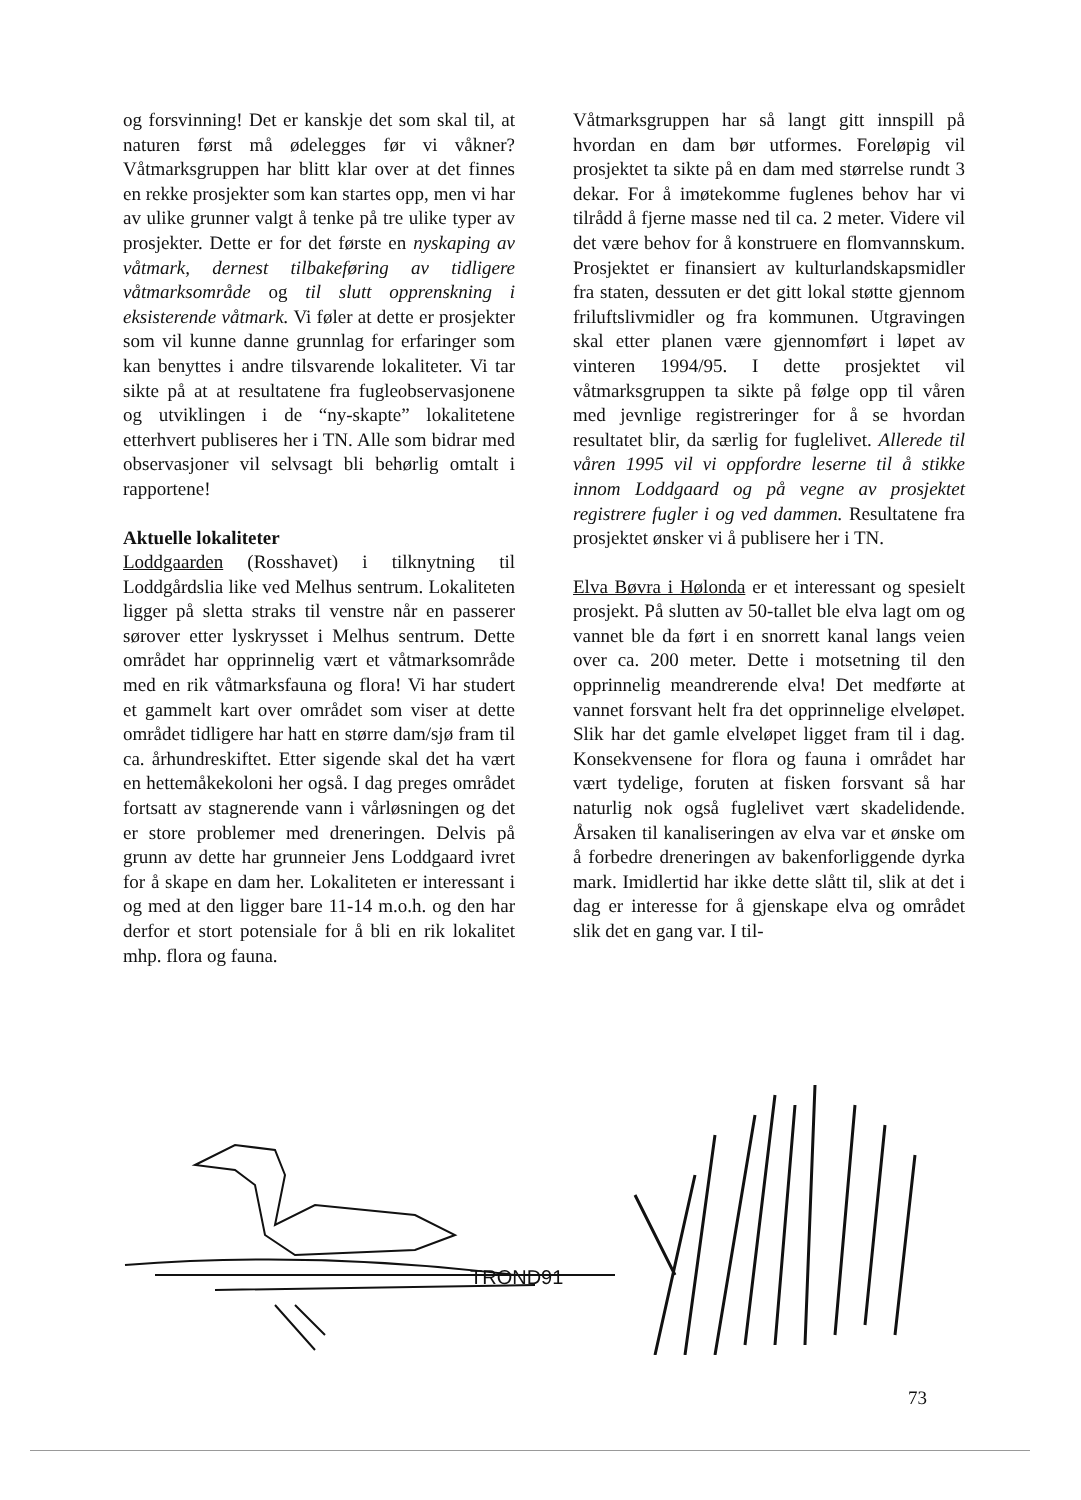og forsvinning! Det er kanskje det som skal til, at naturen først må ødelegges før vi våkner? Våtmarksgruppen har blitt klar over at det finnes en rekke prosjekter som kan startes opp, men vi har av ulike grunner valgt å tenke på tre ulike typer av prosjekter. Dette er for det første en nyskaping av våtmark, dernest tilbakeføring av tidligere våtmarksområde og til slutt opprenskning i eksisterende våtmark. Vi føler at dette er prosjekter som vil kunne danne grunnlag for erfaringer som kan benyttes i andre tilsvarende lokaliteter. Vi tar sikte på at at resultatene fra fugleobservasjonene og utviklingen i de “ny-skapte” lokalitetene etterhvert publiseres her i TN. Alle som bidrar med observasjoner vil selvsagt bli behørlig omtalt i rapportene!
Aktuelle lokaliteter
Loddgaarden (Rosshavet) i tilknytning til Loddgårdslia like ved Melhus sentrum. Lokaliteten ligger på sletta straks til venstre når en passerer sørover etter lyskrysset i Melhus sentrum. Dette området har opprinnelig vært et våtmarksområde med en rik våtmarksfauna og flora! Vi har studert et gammelt kart over området som viser at dette området tidligere har hatt en større dam/sjø fram til ca. århundreskiftet. Etter sigende skal det ha vært en hettemåkekoloni her også. I dag preges området fortsatt av stagnerende vann i vårløsningen og det er store problemer med dreneringen. Delvis på grunn av dette har grunneier Jens Loddgaard ivret for å skape en dam her. Lokaliteten er interessant i og med at den ligger bare 11-14 m.o.h. og den har derfor et stort potensiale for å bli en rik lokalitet mhp. flora og fauna.
Våtmarksgruppen har så langt gitt innspill på hvordan en dam bør utformes. Foreløpig vil prosjektet ta sikte på en dam med størrelse rundt 3 dekar. For å imøtekomme fuglenes behov har vi tilrådd å fjerne masse ned til ca. 2 meter. Videre vil det være behov for å konstruere en flomvannskum. Prosjektet er finansiert av kulturlandskapsmidler fra staten, dessuten er det gitt lokal støtte gjennom friluftslivmidler og fra kommunen. Utgravingen skal etter planen være gjennomført i løpet av vinteren 1994/95. I dette prosjektet vil våtmarksgruppen ta sikte på følge opp til våren med jevnlige registreringer for å se hvordan resultatet blir, da særlig for fuglelivet. Allerede til våren 1995 vil vi oppfordre leserne til å stikke innom Loddgaard og på vegne av prosjektet registrere fugler i og ved dammen. Resultatene fra prosjektet ønsker vi å publisere her i TN.
Elva Bøvra i Hølonda er et interessant og spesielt prosjekt. På slutten av 50-tallet ble elva lagt om og vannet ble da ført i en snorrett kanal langs veien over ca. 200 meter. Dette i motsetning til den opprinnelig meandrerende elva! Det medførte at vannet forsvant helt fra det opprinnelige elveløpet. Slik har det gamle elveløpet ligget fram til i dag. Konsekvensene for flora og fauna i området har vært tydelige, foruten at fisken forsvant så har naturlig nok også fuglelivet vært skadelidende. Årsaken til kanaliseringen av elva var et ønske om å forbedre dreneringen av bakenforliggende dyrka mark. Imidlertid har ikke dette slått til, slik at det i dag er interesse for å gjenskape elva og området slik det en gang var. I til-
TROND91
73